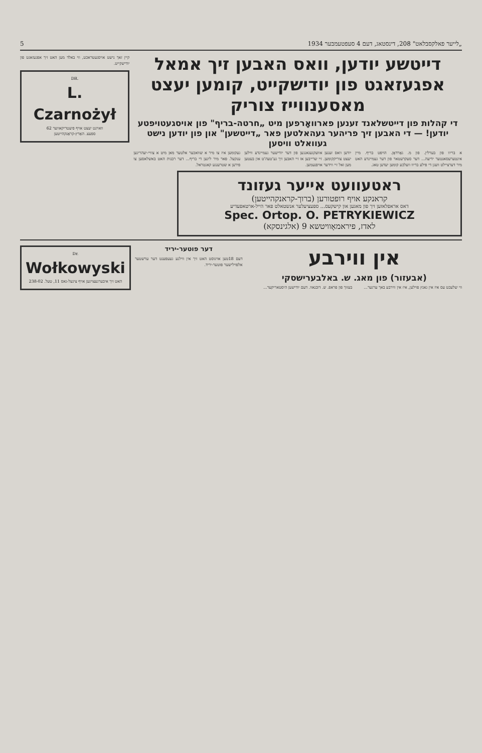„לייער פאלקסבלאט" 208, דינסטאג, דעם 4 סעפטעמבער 1934 5
דייטשע יודען, וואס האבען זיך אמאל אפגעזאגט פון יודישקייט, קומען יעצט מאסענווייז צוריק
די קהלות פון דייטשלאנד זענען פארוואָרפען מיט „חרטה-בריף" פון אויסגעטויפטע יודען! — די האבען זיך פריהער געהאלטען פאר „דייטשען" און פון יודען נישט געוואלט וויסען
א בריוו פון בערלין. פון מ. גאָרדאָן. הויפט בריף. מיין אינטערעסאנטער ידיעה... דער סעקרעטאר פון דער געמיינדע האט מיר דערציילט וועגן די פילע בריוו וועלכע קומען יעדען טאג.
יודען וואס זענען אוועקגעגאנגען פון דער יודישער געמיינדע ווילען יעצט צוריקקומען. זיי שרייבען אז זיי האבען זיך גע'טעה'ט און בעטען מען זאל זיי ווידער אויפנעמען.
געקומען איז צו מיר א שוואכער אלטער מאן מיט א צוויי-יעהריגען ענקעל. פאר מיר ליגען די בריף... דער רבנות האט באשלאסען צו פירען א שטרענגע קאנטראל.
קיין זאך נישט אויסגעטראכט, ווי באלד מען האט זיך אפגעזאגט פון יודישקייט.
DR.
L. Czarnożył
וואוינט יעצט אויף פיעטריקאווער 62
ספעצ. האַרץ-קראַנקהייטען
ראטעוועט אייער געזונד
קראנקע אויף רופטורען (ברוך-קראנקהייטען)
דאס אראפלאזען זיך פון מאגען און קישקעס... ספעציעלער אנשטאלט פאר הייל-ארטאפעדיע
Spec. Ortop. O. PETRYKIEWICZ
לאדז, פיראמאָוויטשא 9 (אלגינסקא)
אין ווירבע
(אבעזור) פון מאג. ש. באלבערישסקי
ווי שלעכט עס איז אין גאנץ פוילען, איז אין ווירבע באך ערגער...
בעזוך פון פראפ. ש. דובנאוו. דעם יודישען היסטאריקער...
דער פוטער-יריד
דעם 18טען אויגוסט האט זיך אין ווילנע געעפענט דער ערשטער אלפוילישער פוטער-יריד.
Dr.
Wołkowyski
האט זיך איבערגעצויגען אויף ציגעל-גאס 11, טעל. 238-02